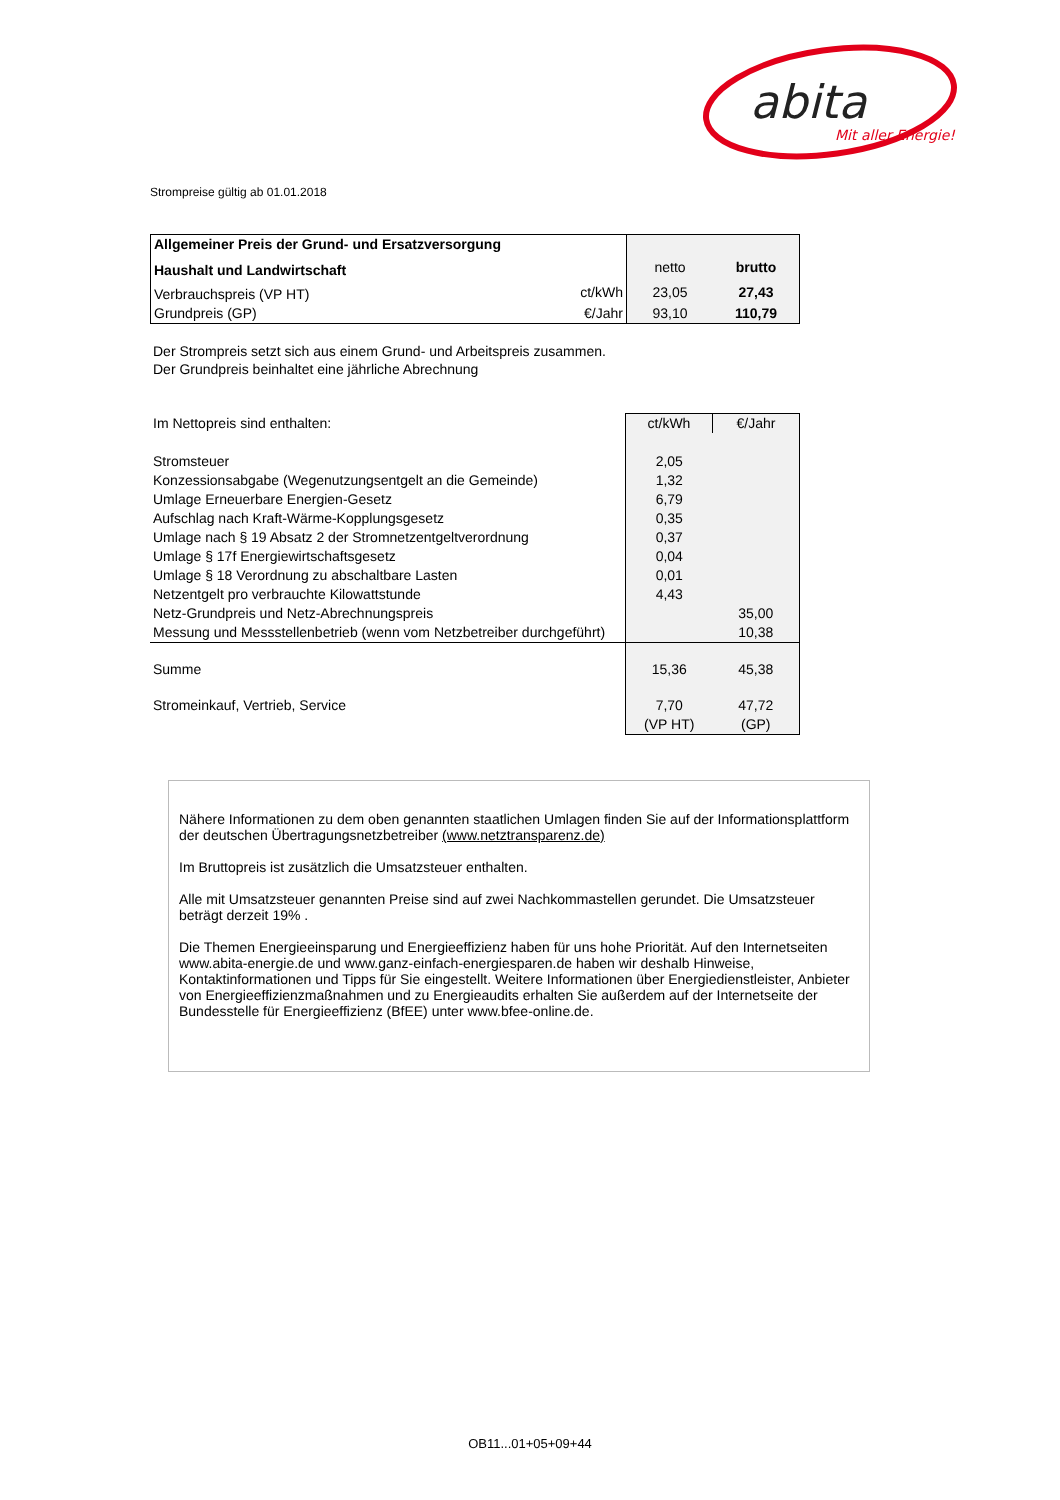abita
Mit aller Energie!
Strompreise gültig ab 01.01.2018
| Allgemeiner Preis der Grund- und Ersatzversorgung | | | |
| Haushalt und Landwirtschaft | | netto | brutto |
| Verbrauchspreis (VP HT) | ct/kWh | 23,05 | 27,43 |
| Grundpreis (GP) | €/Jahr | 93,10 | 110,79 |
Der Strompreis setzt sich aus einem Grund- und Arbeitspreis zusammen.
Der Grundpreis beinhaltet eine jährliche Abrechnung
| Im Nettopreis sind enthalten: | ct/kWh | €/Jahr |
| Stromsteuer | 2,05 | |
| Konzessionsabgabe (Wegenutzungsentgelt an die Gemeinde) | 1,32 | |
| Umlage Erneuerbare Energien-Gesetz | 6,79 | |
| Aufschlag nach Kraft-Wärme-Kopplungsgesetz | 0,35 | |
| Umlage nach § 19 Absatz 2 der Stromnetzentgeltverordnung | 0,37 | |
| Umlage § 17f Energiewirtschaftsgesetz | 0,04 | |
| Umlage § 18 Verordnung zu abschaltbare Lasten | 0,01 | |
| Netzentgelt pro verbrauchte Kilowattstunde | 4,43 | |
| Netz-Grundpreis und Netz-Abrechnungspreis | | 35,00 |
| Messung und Messstellenbetrieb (wenn vom Netzbetreiber durchgeführt) | | 10,38 |
| Summe | 15,36 | 45,38 |
| Stromeinkauf, Vertrieb, Service | 7,70 | 47,72 |
| | (VP HT) | (GP) |
Nähere Informationen zu dem oben genannten staatlichen Umlagen finden Sie auf der Informationsplattform der deutschen Übertragungsnetzbetreiber (www.netztransparenz.de)
Im Bruttopreis ist zusätzlich die Umsatzsteuer enthalten.
Alle mit Umsatzsteuer genannten Preise sind auf zwei Nachkommastellen gerundet. Die Umsatzsteuer beträgt derzeit 19% .
Die Themen Energieeinsparung und Energieeffizienz haben für uns hohe Priorität. Auf den Internetseiten www.abita-energie.de und www.ganz-einfach-energiesparen.de haben wir deshalb Hinweise, Kontaktinformationen und Tipps für Sie eingestellt. Weitere Informationen über Energiedienstleister, Anbieter von Energieeffizienzmaßnahmen und zu Energieaudits erhalten Sie außerdem auf der Internetseite der Bundesstelle für Energieeffizienz (BfEE) unter www.bfee-online.de.
OB11...01+05+09+44